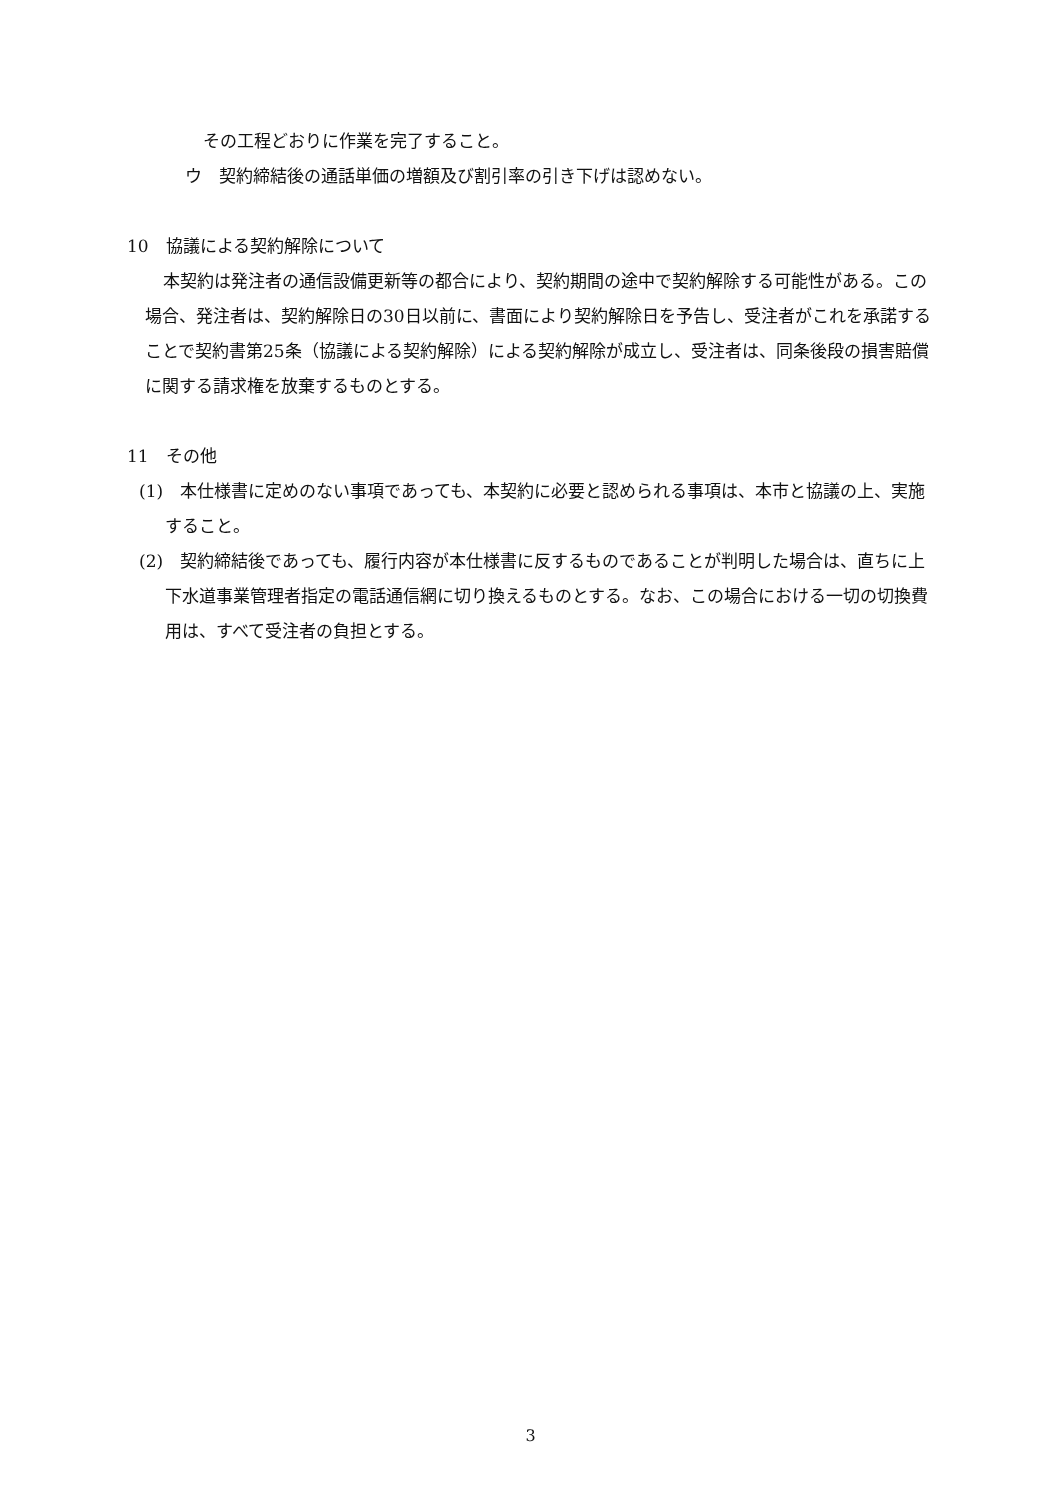その工程どおりに作業を完了すること。
ウ　契約締結後の通話単価の増額及び割引率の引き下げは認めない。
10　協議による契約解除について
本契約は発注者の通信設備更新等の都合により、契約期間の途中で契約解除する可能性がある。この場合、発注者は、契約解除日の30日以前に、書面により契約解除日を予告し、受注者がこれを承諾することで契約書第25条（協議による契約解除）による契約解除が成立し、受注者は、同条後段の損害賠償に関する請求権を放棄するものとする。
11　その他
(1)　本仕様書に定めのない事項であっても、本契約に必要と認められる事項は、本市と協議の上、実施すること。
(2)　契約締結後であっても、履行内容が本仕様書に反するものであることが判明した場合は、直ちに上下水道事業管理者指定の電話通信網に切り換えるものとする。なお、この場合における一切の切換費用は、すべて受注者の負担とする。
3